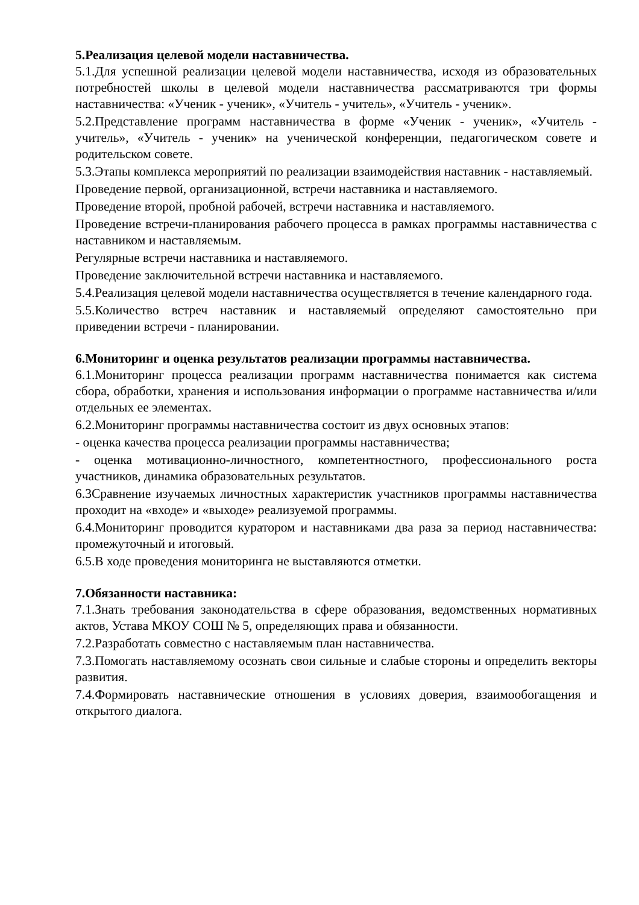5.Реализация целевой модели наставничества.
5.1.Для успешной реализации целевой модели наставничества, исходя из образовательных потребностей школы в целевой модели наставничества рассматриваются три формы наставничества: «Ученик - ученик», «Учитель - учитель», «Учитель - ученик».
5.2.Представление программ наставничества в форме «Ученик - ученик», «Учитель - учитель», «Учитель - ученик» на ученической конференции, педагогическом совете и родительском совете.
5.3.Этапы комплекса мероприятий по реализации взаимодействия наставник - наставляемый.
Проведение первой, организационной, встречи наставника и наставляемого.
Проведение второй, пробной рабочей, встречи наставника и наставляемого.
Проведение встречи-планирования рабочего процесса в рамках программы наставничества с наставником и наставляемым.
Регулярные встречи наставника и наставляемого.
Проведение заключительной встречи наставника и наставляемого.
5.4.Реализация целевой модели наставничества осуществляется в течение календарного года.
5.5.Количество встреч наставник и наставляемый определяют самостоятельно при приведении встречи - планировании.
6.Мониторинг и оценка результатов реализации программы наставничества.
6.1.Мониторинг процесса реализации программ наставничества понимается как система сбора, обработки, хранения и использования информации о программе наставничества и/или отдельных ее элементах.
6.2.Мониторинг программы наставничества состоит из двух основных этапов:
- оценка качества процесса реализации программы наставничества;
- оценка мотивационно-личностного, компетентностного, профессионального роста участников, динамика образовательных результатов.
6.3Сравнение изучаемых личностных характеристик участников программы наставничества проходит на «входе» и «выходе» реализуемой программы.
6.4.Мониторинг проводится куратором и наставниками два раза за период наставничества: промежуточный и итоговый.
6.5.В ходе проведения мониторинга не выставляются отметки.
7.Обязанности наставника:
7.1.Знать требования законодательства в сфере образования, ведомственных нормативных актов, Устава МКОУ СОШ № 5, определяющих права и обязанности.
7.2.Разработать совместно с наставляемым план наставничества.
7.3.Помогать наставляемому осознать свои сильные и слабые стороны и определить векторы развития.
7.4.Формировать наставнические отношения в условиях доверия, взаимообогащения и открытого диалога.